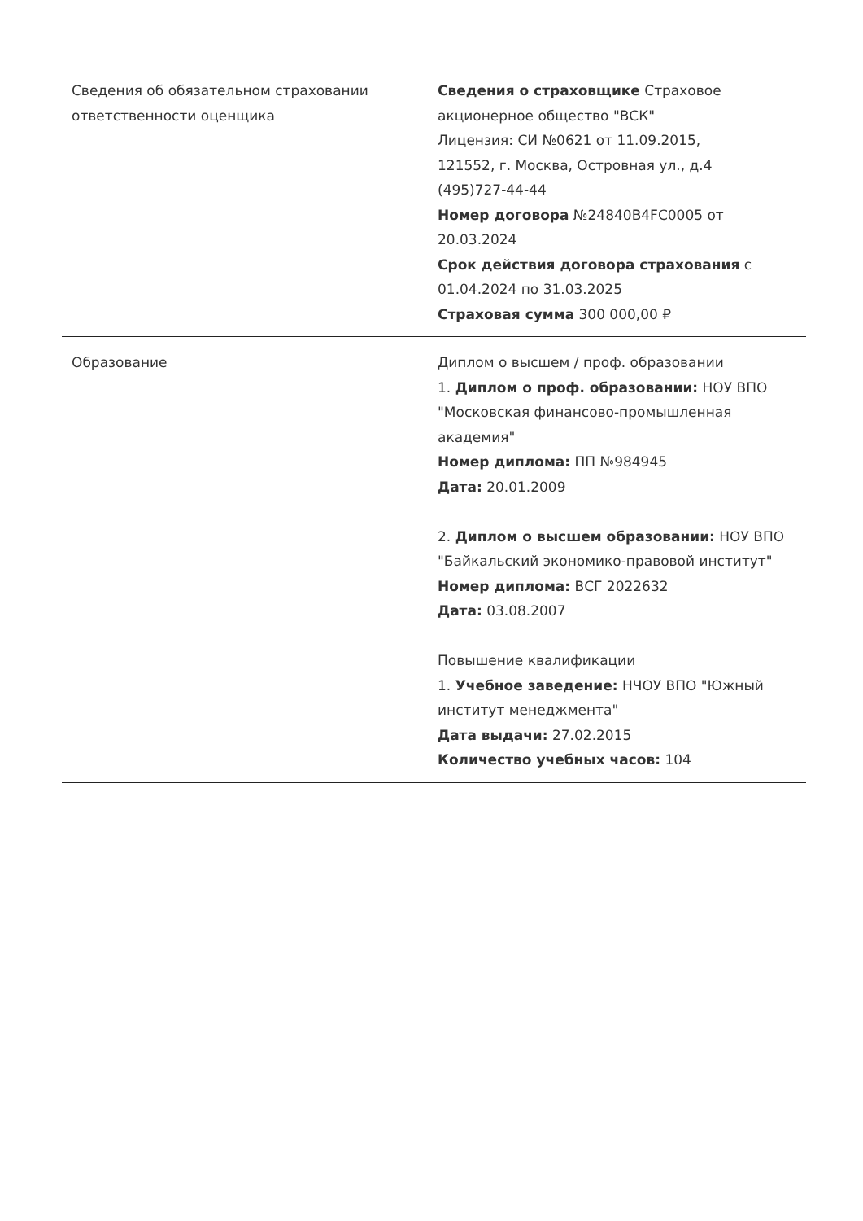| Сведения об обязательном страховании ответственности оценщика | Сведения о страховщике Страховое акционерное общество "ВСК" Лицензия: СИ №0621 от 11.09.2015, 121552, г. Москва, Островная ул., д.4 (495)727-44-44 Номер договора №24840B4FC0005 от 20.03.2024 Срок действия договора страхования с 01.04.2024 по 31.03.2025 Страховая сумма 300 000,00 ₽ |
| Образование | Диплом о высшем / проф. образовании 1. Диплом о проф. образовании: НОУ ВПО "Московская финансово-промышленная академия" Номер диплома: ПП №984945 Дата: 20.01.2009 2. Диплом о высшем образовании: НОУ ВПО "Байкальский экономико-правовой институт" Номер диплома: ВСГ 2022632 Дата: 03.08.2007 Повышение квалификации 1. Учебное заведение: НЧОУ ВПО "Южный институт менеджмента" Дата выдачи: 27.02.2015 Количество учебных часов: 104 |